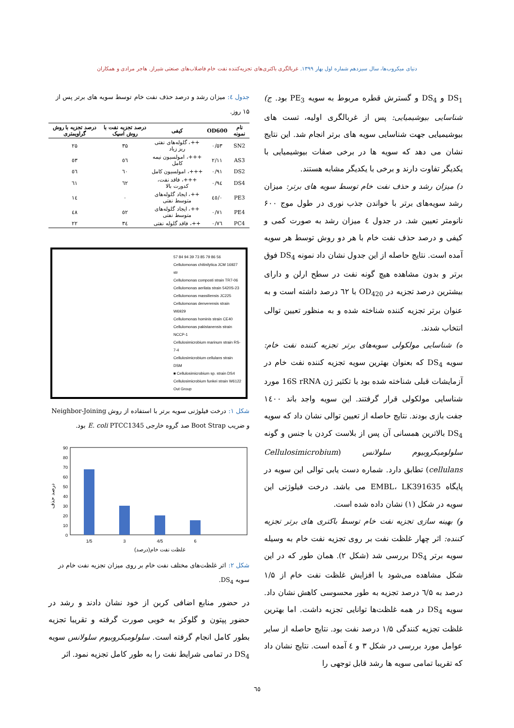دنیای میکروب‌ها، سال سیزدهم شماره اول بهار ۱۳۹۹. غربالگری باکتری‌های تجزیه‌کننده نفت خام فاضلاب‌های صنعتی شیراز. هاجر مرادی و همکاران
DS<sub>1</sub> و DS<sub>4</sub> و گسترش قطره مربوط به سویه PE<sub>3</sub> بود. ج) شناسایی بیوشیمیایی: پس از غربالگری اولیه، تست های بیوشیمیایی جهت شناسایی سویه های برتر انجام شد. این نتایج نشان می دهد که سویه ها در برخی صفات بیوشیمیایی با یکدیگر تفاوت دارند و برخی با یکدیگر مشابه هستند.
د) میزان رشد و حذف نفت خام توسط سویه های برتر: میزان رشد سویه‌های برتر با خواندن جذب نوری در طول موج ۶۰۰ نانومتر تعیین شد. در جدول ٤ میزان رشد به صورت کمی و کیفی و درصد حذف نفت خام با هر دو روش توسط هر سویه آمده است. نتایج حاصله از این جدول نشان داد نمونه DS<sub>4</sub> فوق برتر و بدون مشاهده هیچ گونه نفت در سطح ارلن و دارای بیشترین درصد تجزیه در OD<sub>420</sub> با ٦٢ درصد داشته است و به عنوان برتر تجزیه کننده شناخته شده و به منظور تعیین توالی انتخاب شدند.
ه) شناسایی مولکولی سویه‌های برتر تجزیه کننده نفت خام: سویه DS<sub>4</sub> که بعنوان بهترین سویه تجزیه کننده نفت خام در آزمایشات قبلی شناخته شده بود با تکثیر ژن 16S rRNA مورد شناسایی مولکولی قرار گرفتند. این سویه واجد باند ۱٤۰۰ جفت بازی بودند. نتایج حاصله از تعیین توالی نشان داد که سویه DS<sub>4</sub> بالاترین همسانی آن پس از بلاست کردن با جنس و گونه سلولومیکروبیوم سلولانس (Cellulosimicrobium cellulans) تطابق دارد. شماره دست یابی توالی این سویه در پایگاه EMBL، LK391635 می باشد. درخت فیلوژنی این سویه در شکل (۱) نشان داده شده است.
و) بهینه سازی تجزیه نفت خام توسط باکتری های برتر تجزیه کننده: اثر چهار غلظت نفت بر روی تجزیه نفت خام به وسیله سویه برتر DS<sub>4</sub> بررسی شد (شکل ۲). همان طور که در این شکل مشاهده می‌شود با افزایش غلظت نفت خام از ۱/۵ درصد به ٦/۵ درصد تجزیه به طور محسوسی کاهش نشان داد. سویه DS<sub>4</sub> در همه غلظت‌ها توانایی تجزیه داشت. اما بهترین غلظت تجزیه کنندگی ۱/۵ درصد نفت بود. نتایج حاصله از سایر عوامل مورد بررسی در شکل ۳ و ٤ آمده است. نتایج نشان داد که تقریبا تمامی سویه ها رشد قابل توجهی را
جدول ٤: میزان رشد و درصد حذف نفت خام توسط سویه های برتر پس از ۱۵ روز.
| نام نمونه | OD600 | کیفی | درصد تجزیه نفت با روش اسپک | درصد تجزیه با روش گراویمتری |
| --- | --- | --- | --- | --- |
| SN2 | ۰/۵۳ | ++، گلوله‌های نفتی ریز زیاد | ۳۵ | ۲۵ |
| AS3 | ۲/۱۱ | +++، امولسیون نیمه کامل | ٥٦ | ٥٣ |
| DS2 | ۰/۹۱ | +++، امولسیون کامل | ٦۰ | ٥٦ |
| DS4 | ۰/۹٤ | +++، فاقد نفت، کدورت بالا | ٦۲ | ٦۱ |
| PE3 | ۰/٤٥ | ++، ایجاد گلوله‌های متوسط نفتی | ۰ | ۱٤ |
| PE4 | ۰/۷۱ | ++، ایجاد گلوله‌های متوسط نفتی | ٥۲ | ٤۸ |
| PC4 | ۰/۷٦ | ++، فاقد گلوله نفتی | ۳٤ | ۲۲ |
57 84 94 39 73 85 79 86 56
Cellulomonas chitinilytica JCM 16927 str
Cellulomonas composti strain TR7-06
Cellulomonas aerilata strain 5420S-23
Cellulomonas massiliensis JC225
Cellulomonas denverensis strain W6929
Cellulomonas hominis strain CE40
Cellulomonas pakistanensis strain NCCP-1
Cellulosimicrobium marinum strain RS-7-4
Cellulosimicrobium cellulans strain DSM
■ Cellulosimicrobium sp. strain DS4
Cellulosimicrobium funkei strain W6122
Out Group
شکل ۱: درخت فیلوژنی سویه برتر با استفاده از روش Neighbor-Joining و ضریب Boot Strap صد گروه خارجی E. coli PTCC1345 بود.
90
80
70
60
50
40
30
20
10
0
1/5
3
4/5
6
غلظت نفت خام(درصد)
درصد حذف
شکل ۲: اثر غلظت‌های مختلف نفت خام بر روی میزان تجزیه نفت خام در سویه DS<sub>4</sub>.
در حضور منابع اضافی کربن از خود نشان دادند و رشد در حضور پپتون و گلوکز به خوبی صورت گرفته و تقریبا تجزیه بطور کامل انجام گرفته است. سلولومیکروبیوم سلولانس سویه DS<sub>4</sub> در تمامی شرایط نفت را به طور کامل تجزیه نمود. اثر
٦٥